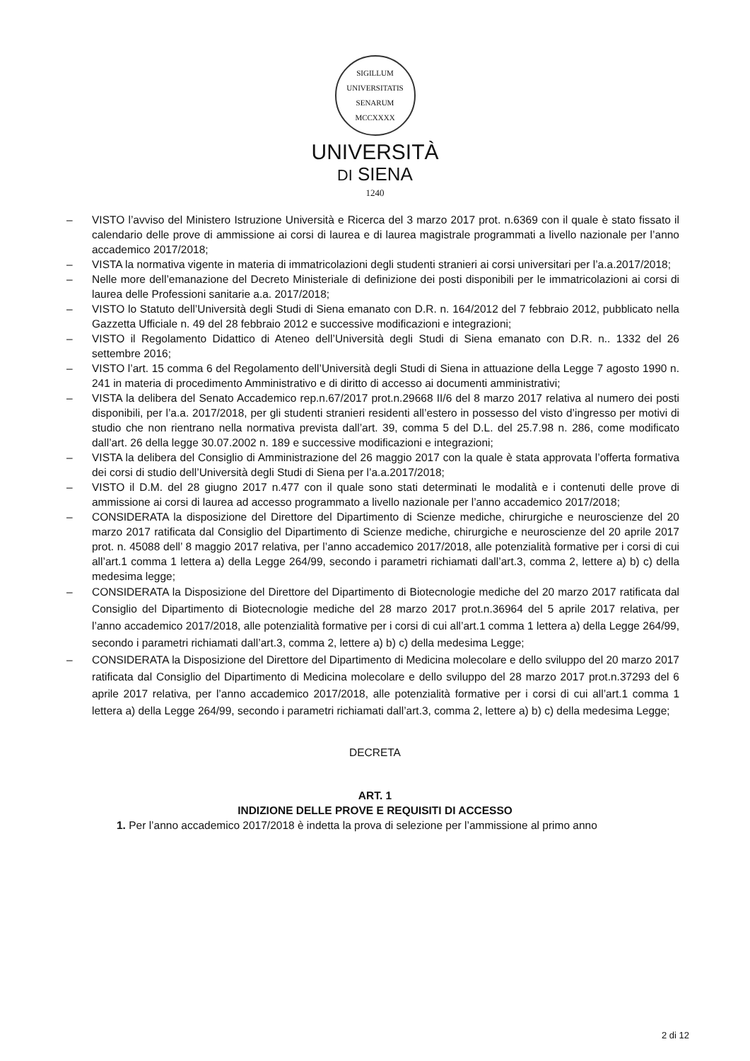SIGILLUM
UNIVERSITATIS SENARUM
MCCXXXX
UNIVERSITÀ
DI SIENA
1240
– VISTO l’avviso del Ministero Istruzione Università e Ricerca del 3 marzo 2017 prot. n.6369 con il quale è stato fissato il calendario delle prove di ammissione ai corsi di laurea e di laurea magistrale programmati a livello nazionale per l’anno accademico 2017/2018;
– VISTA la normativa vigente in materia di immatricolazioni degli studenti stranieri ai corsi universitari per l’a.a.2017/2018;
– Nelle more dell’emanazione del Decreto Ministeriale di definizione dei posti disponibili per le immatricolazioni ai corsi di laurea delle Professioni sanitarie a.a. 2017/2018;
– VISTO lo Statuto dell’Università degli Studi di Siena emanato con D.R. n. 164/2012 del 7 febbraio 2012, pubblicato nella Gazzetta Ufficiale n. 49 del 28 febbraio 2012 e successive modificazioni e integrazioni;
– VISTO il Regolamento Didattico di Ateneo dell’Università degli Studi di Siena emanato con D.R. n.. 1332 del 26 settembre 2016;
– VISTO l’art. 15 comma 6 del Regolamento dell’Università degli Studi di Siena in attuazione della Legge 7 agosto 1990 n. 241 in materia di procedimento Amministrativo e di diritto di accesso ai documenti amministrativi;
– VISTA la delibera del Senato Accademico rep.n.67/2017 prot.n.29668 II/6 del 8 marzo 2017 relativa al numero dei posti disponibili, per l’a.a. 2017/2018, per gli studenti stranieri residenti all’estero in possesso del visto d’ingresso per motivi di studio che non rientrano nella normativa prevista dall’art. 39, comma 5 del D.L. del 25.7.98 n. 286, come modificato dall’art. 26 della legge 30.07.2002 n. 189 e successive modificazioni e integrazioni;
– VISTA la delibera del Consiglio di Amministrazione del 26 maggio 2017 con la quale è stata approvata l’offerta formativa dei corsi di studio dell’Università degli Studi di Siena per l’a.a.2017/2018;
– VISTO il D.M. del 28 giugno 2017 n.477 con il quale sono stati determinati le modalità e i contenuti delle prove di ammissione ai corsi di laurea ad accesso programmato a livello nazionale per l’anno accademico 2017/2018;
– CONSIDERATA la disposizione del Direttore del Dipartimento di Scienze mediche, chirurgiche e neuroscienze del 20 marzo 2017 ratificata dal Consiglio del Dipartimento di Scienze mediche, chirurgiche e neuroscienze del 20 aprile 2017 prot. n. 45088 dell’ 8 maggio 2017 relativa, per l’anno accademico 2017/2018, alle potenzialità formative per i corsi di cui all’art.1 comma 1 lettera a) della Legge 264/99, secondo i parametri richiamati dall’art.3, comma 2, lettere a) b) c) della medesima legge;
– CONSIDERATA la Disposizione del Direttore del Dipartimento di Biotecnologie mediche del 20 marzo 2017 ratificata dal Consiglio del Dipartimento di Biotecnologie mediche del 28 marzo 2017 prot.n.36964 del 5 aprile 2017 relativa, per l’anno accademico 2017/2018, alle potenzialità formative per i corsi di cui all’art.1 comma 1 lettera a) della Legge 264/99, secondo i parametri richiamati dall’art.3, comma 2, lettere a) b) c) della medesima Legge;
– CONSIDERATA la Disposizione del Direttore del Dipartimento di Medicina molecolare e dello sviluppo del 20 marzo 2017 ratificata dal Consiglio del Dipartimento di Medicina molecolare e dello sviluppo del 28 marzo 2017 prot.n.37293 del 6 aprile 2017 relativa, per l’anno accademico 2017/2018, alle potenzialità formative per i corsi di cui all’art.1 comma 1 lettera a) della Legge 264/99, secondo i parametri richiamati dall’art.3, comma 2, lettere a) b) c) della medesima Legge;
DECRETA
ART. 1
INDIZIONE DELLE PROVE E REQUISITI DI ACCESSO
1. Per l’anno accademico 2017/2018 è indetta la prova di selezione per l’ammissione al primo anno
2 di 12